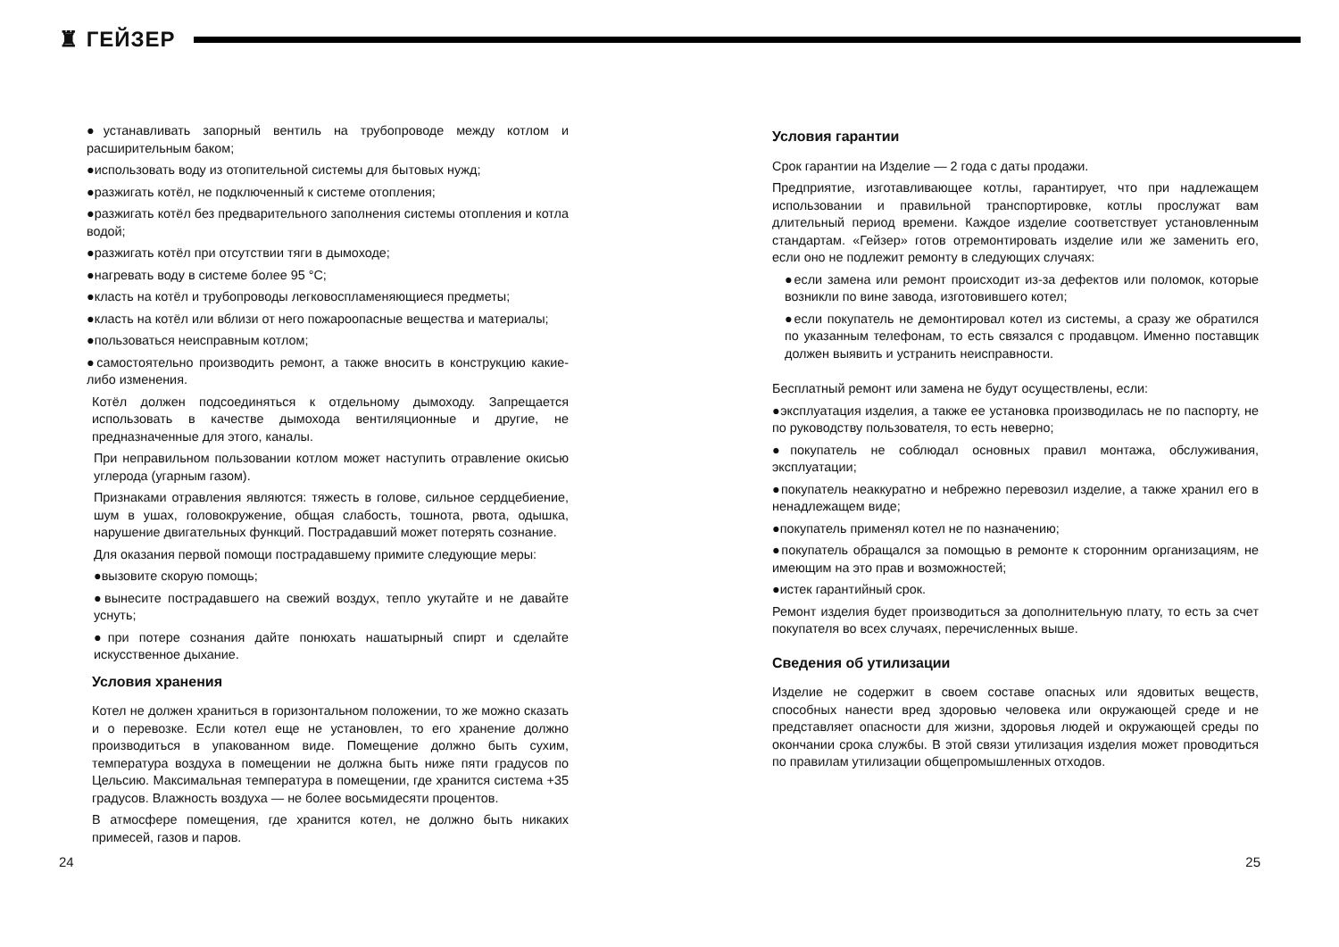♜ ГЕЙЗЕР
●устанавливать запорный вентиль на трубопроводе между котлом и расширительным баком;
●использовать воду из отопительной системы для бытовых нужд;
●разжигать котёл, не подключенный к системе отопления;
●разжигать котёл без предварительного заполнения системы отопления и котла водой;
●разжигать котёл при отсутствии тяги в дымоходе;
●нагревать воду в системе более 95 °С;
●класть на котёл и трубопроводы легковоспламеняющиеся предметы;
●класть на котёл или вблизи от него пожароопасные вещества и материалы;
●пользоваться неисправным котлом;
●самостоятельно производить ремонт, а также вносить в конструкцию какие-либо изменения.
Котёл должен подсоединяться к отдельному дымоходу. Запрещается использовать в качестве дымохода вентиляционные и другие, не предназначенные для этого, каналы.
При неправильном пользовании котлом может наступить отравление окисью углерода (угарным газом).
Признаками отравления являются: тяжесть в голове, сильное сердцебиение, шум в ушах, головокружение, общая слабость, тошнота, рвота, одышка, нарушение двигательных функций. Пострадавший может потерять сознание.
Для оказания первой помощи пострадавшему примите следующие меры:
●вызовите скорую помощь;
●вынесите пострадавшего на свежий воздух, тепло укутайте и не давайте уснуть;
●при потере сознания дайте понюхать нашатырный спирт и сделайте искусственное дыхание.
Условия хранения
Котел не должен храниться в горизонтальном положении, то же можно сказать и о перевозке. Если котел еще не установлен, то его хранение должно производиться в упакованном виде. Помещение должно быть сухим, температура воздуха в помещении не должна быть ниже пяти градусов по Цельсию. Максимальная температура в помещении, где хранится система +35 градусов. Влажность воздуха — не более восьмидесяти процентов.
В атмосфере помещения, где хранится котел, не должно быть никаких примесей, газов и паров.
Условия гарантии
Срок гарантии на Изделие — 2 года с даты продажи.
Предприятие, изготавливающее котлы, гарантирует, что при надлежащем использовании и правильной транспортировке, котлы прослужат вам длительный период времени. Каждое изделие соответствует установленным стандартам. «Гейзер» готов отремонтировать изделие или же заменить его, если оно не подлежит ремонту в следующих случаях:
●если замена или ремонт происходит из-за дефектов или поломок, которые возникли по вине завода, изготовившего котел;
●если покупатель не демонтировал котел из системы, а сразу же обратился по указанным телефонам, то есть связался с продавцом. Именно поставщик должен выявить и устранить неисправности.
Бесплатный ремонт или замена не будут осуществлены, если:
●эксплуатация изделия, а также ее установка производилась не по паспорту, не по руководству пользователя, то есть неверно;
●покупатель не соблюдал основных правил монтажа, обслуживания, эксплуатации;
●покупатель неаккуратно и небрежно перевозил изделие, а также хранил его в ненадлежащем виде;
●покупатель применял котел не по назначению;
●покупатель обращался за помощью в ремонте к сторонним организациям, не имеющим на это прав и возможностей;
●истек гарантийный срок.
Ремонт изделия будет производиться за дополнительную плату, то есть за счет покупателя во всех случаях, перечисленных выше.
Сведения об утилизации
Изделие не содержит в своем составе опасных или ядовитых веществ, способных нанести вред здоровью человека или окружающей среде и не представляет опасности для жизни, здоровья людей и окружающей среды по окончании срока службы. В этой связи утилизация изделия может проводиться по правилам утилизации общепромышленных отходов.
24 25